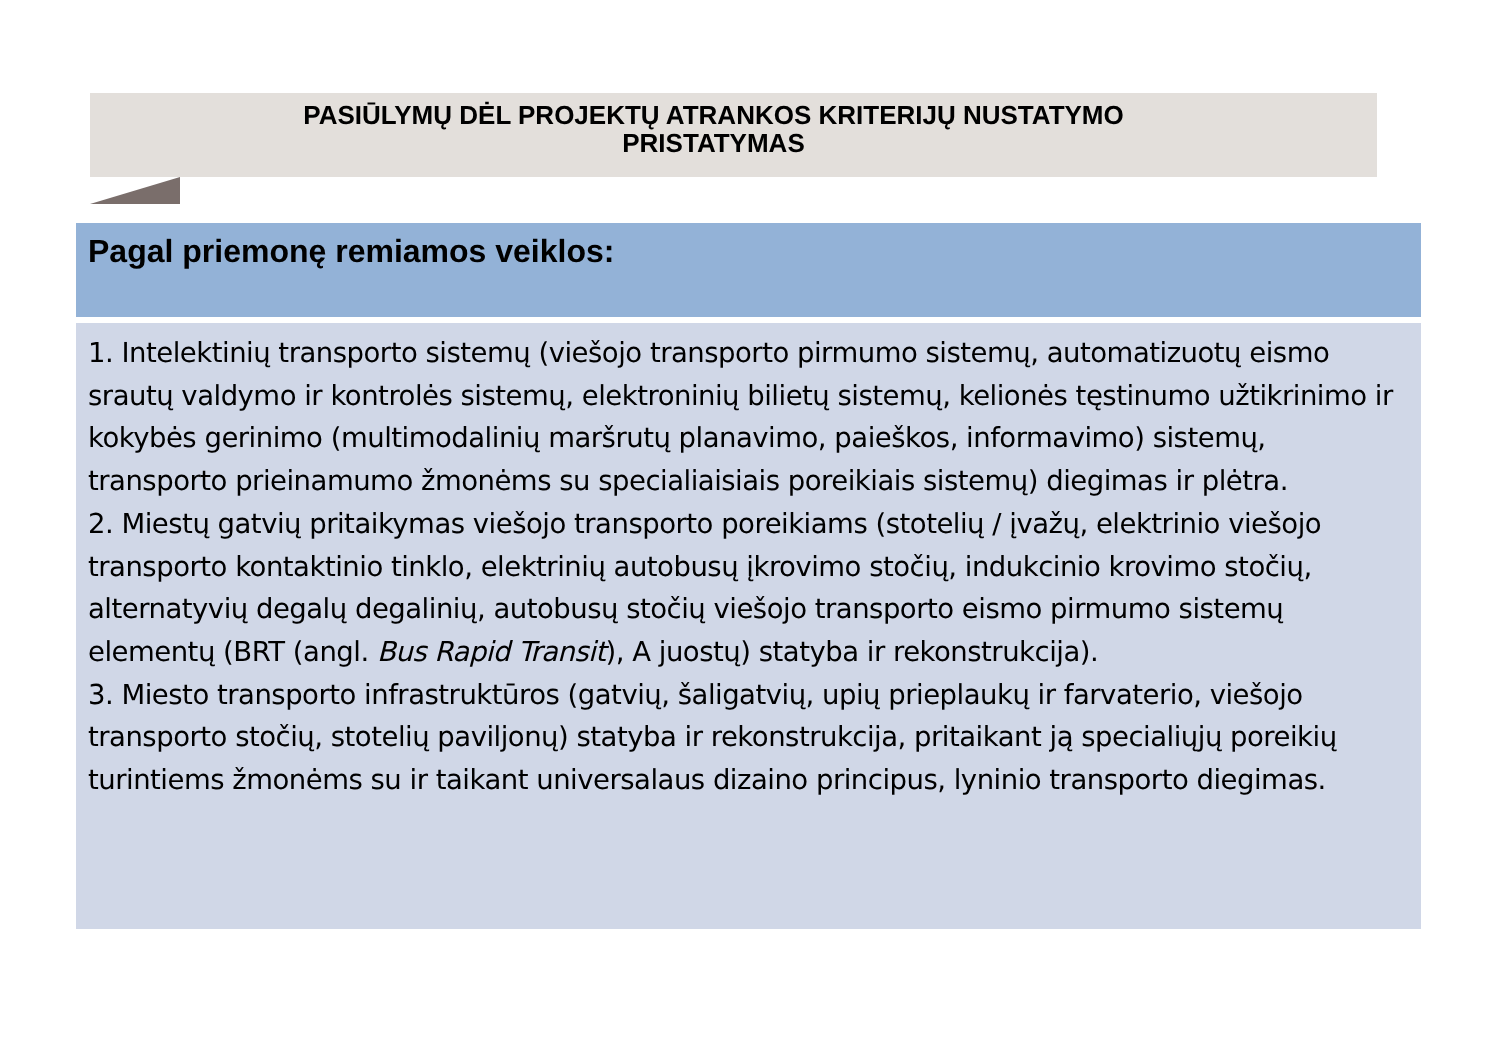PASIŪLYMŲ DĖL PROJEKTŲ ATRANKOS KRITERIJŲ NUSTATYMO
PRISTATYMAS
Pagal priemonę remiamos veiklos:
1. Intelektinių transporto sistemų (viešojo transporto pirmumo sistemų, automatizuotų eismo srautų valdymo ir kontrolės sistemų, elektroninių bilietų sistemų, kelionės tęstinumo užtikrinimo ir kokybės gerinimo (multimodalinių maršrutų planavimo, paieškos, informavimo) sistemų, transporto prieinamumo žmonėms su specialiaisiais poreikiais sistemų) diegimas ir plėtra.
2. Miestų gatvių pritaikymas viešojo transporto poreikiams (stotelių / įvažų, elektrinio viešojo transporto kontaktinio tinklo, elektrinių autobusų įkrovimo stočių, indukcinio krovimo stočių, alternatyvių degalų degalinių, autobusų stočių viešojo transporto eismo pirmumo sistemų elementų (BRT (angl. Bus Rapid Transit), A juostų) statyba ir rekonstrukcija).
3. Miesto transporto infrastruktūros (gatvių, šaligatvių, upių prieplaukų ir farvaterio, viešojo transporto stočių, stotelių paviljonų) statyba ir rekonstrukcija, pritaikant ją specialiųjų poreikių turintiems žmonėms su ir taikant universalaus dizaino principus, lyninio transporto diegimas.